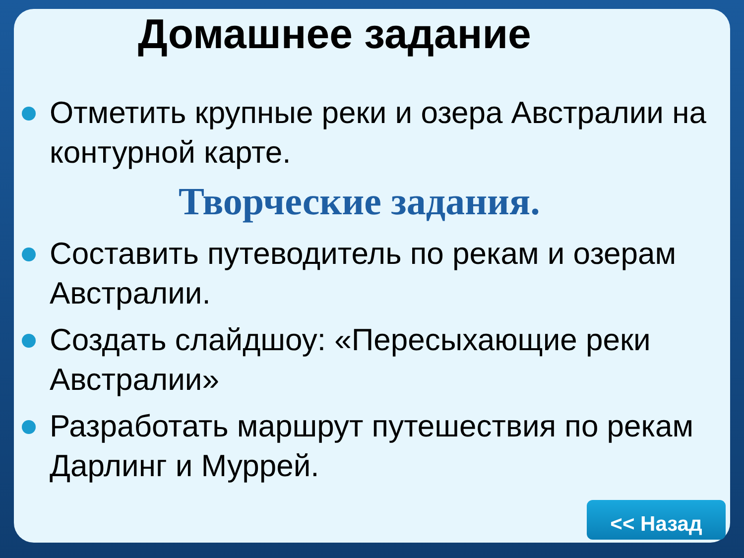Домашнее задание
Отметить крупные реки и озера Австралии на контурной карте.
Творческие задания.
Составить путеводитель по рекам и озерам Австралии.
Создать слайдшоу: «Пересыхающие реки Австралии»
Разработать маршрут путешествия по рекам Дарлинг и Муррей.
<< Назад